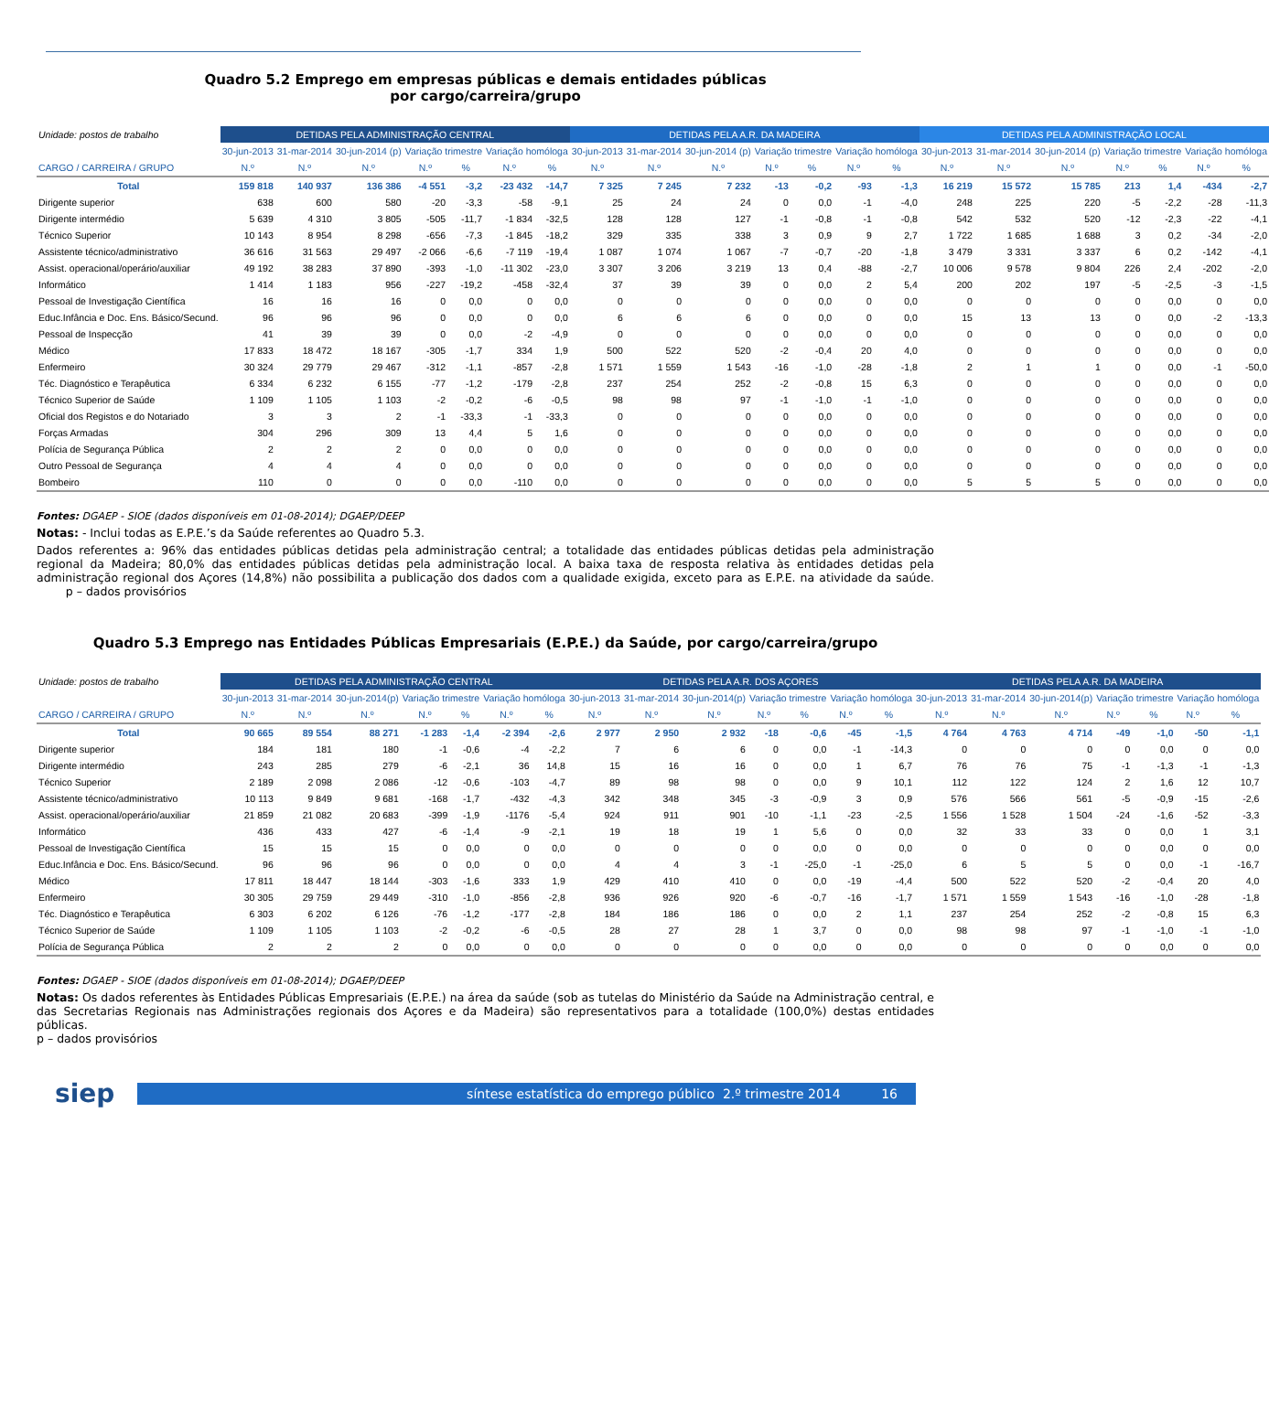Quadro 5.2 Emprego em empresas públicas e demais entidades públicas por cargo/carreira/grupo
| Unidade: postos de trabalho | DETIDAS PELA ADMINISTRAÇÃO CENTRAL | | | | | | | DETIDAS PELA A.R. DA MADEIRA | | | | | | | DETIDAS PELA ADMINISTRAÇÃO LOCAL | | | | | | |
| | 30-jun-2013 | 31-mar-2014 | 30-jun-2014 (p) | Variação trimestre | | Variação homóloga | | 30-jun-2013 | 31-mar-2014 | 30-jun-2014 (p) | Variação trimestre | | Variação homóloga | | 30-jun-2013 | 31-mar-2014 | 30-jun-2014 (p) | Variação trimestre | | Variação homóloga | |
| CARGO / CARREIRA / GRUPO | N.º | N.º | N.º | N.º | % | N.º | % | N.º | N.º | N.º | N.º | % | N.º | % | N.º | N.º | N.º | N.º | % | N.º | % |
| Total | 159 818 | 140 937 | 136 386 | -4 551 | -3,2 | -23 432 | -14,7 | 7 325 | 7 245 | 7 232 | -13 | -0,2 | -93 | -1,3 | 16 219 | 15 572 | 15 785 | 213 | 1,4 | -434 | -2,7 |
| Dirigente superior | 638 | 600 | 580 | -20 | -3,3 | -58 | -9,1 | 25 | 24 | 24 | 0 | 0,0 | -1 | -4,0 | 248 | 225 | 220 | -5 | -2,2 | -28 | -11,3 |
| Dirigente intermédio | 5 639 | 4 310 | 3 805 | -505 | -11,7 | -1 834 | -32,5 | 128 | 128 | 127 | -1 | -0,8 | -1 | -0,8 | 542 | 532 | 520 | -12 | -2,3 | -22 | -4,1 |
| Técnico Superior | 10 143 | 8 954 | 8 298 | -656 | -7,3 | -1 845 | -18,2 | 329 | 335 | 338 | 3 | 0,9 | 9 | 2,7 | 1 722 | 1 685 | 1 688 | 3 | 0,2 | -34 | -2,0 |
| Assistente técnico/administrativo | 36 616 | 31 563 | 29 497 | -2 066 | -6,6 | -7 119 | -19,4 | 1 087 | 1 074 | 1 067 | -7 | -0,7 | -20 | -1,8 | 3 479 | 3 331 | 3 337 | 6 | 0,2 | -142 | -4,1 |
| Assist. operacional/operário/auxiliar | 49 192 | 38 283 | 37 890 | -393 | -1,0 | -11 302 | -23,0 | 3 307 | 3 206 | 3 219 | 13 | 0,4 | -88 | -2,7 | 10 006 | 9 578 | 9 804 | 226 | 2,4 | -202 | -2,0 |
| Informático | 1 414 | 1 183 | 956 | -227 | -19,2 | -458 | -32,4 | 37 | 39 | 39 | 0 | 0,0 | 2 | 5,4 | 200 | 202 | 197 | -5 | -2,5 | -3 | -1,5 |
| Pessoal de Investigação Científica | 16 | 16 | 16 | 0 | 0,0 | 0 | 0,0 | 0 | 0 | 0 | 0 | 0,0 | 0 | 0,0 | 0 | 0 | 0 | 0 | 0,0 | 0 | 0,0 |
| Educ.Infância e Doc. Ens. Básico/Secund. | 96 | 96 | 96 | 0 | 0,0 | 0 | 0,0 | 6 | 6 | 6 | 0 | 0,0 | 0 | 0,0 | 15 | 13 | 13 | 0 | 0,0 | -2 | -13,3 |
| Pessoal de Inspecção | 41 | 39 | 39 | 0 | 0,0 | -2 | -4,9 | 0 | 0 | 0 | 0 | 0,0 | 0 | 0,0 | 0 | 0 | 0 | 0 | 0,0 | 0 | 0,0 |
| Médico | 17 833 | 18 472 | 18 167 | -305 | -1,7 | 334 | 1,9 | 500 | 522 | 520 | -2 | -0,4 | 20 | 4,0 | 0 | 0 | 0 | 0 | 0,0 | 0 | 0,0 |
| Enfermeiro | 30 324 | 29 779 | 29 467 | -312 | -1,1 | -857 | -2,8 | 1 571 | 1 559 | 1 543 | -16 | -1,0 | -28 | -1,8 | 2 | 1 | 1 | 0 | 0,0 | -1 | -50,0 |
| Téc. Diagnóstico e Terapêutica | 6 334 | 6 232 | 6 155 | -77 | -1,2 | -179 | -2,8 | 237 | 254 | 252 | -2 | -0,8 | 15 | 6,3 | 0 | 0 | 0 | 0 | 0,0 | 0 | 0,0 |
| Técnico Superior de Saúde | 1 109 | 1 105 | 1 103 | -2 | -0,2 | -6 | -0,5 | 98 | 98 | 97 | -1 | -1,0 | -1 | -1,0 | 0 | 0 | 0 | 0 | 0,0 | 0 | 0,0 |
| Oficial dos Registos e do Notariado | 3 | 3 | 2 | -1 | -33,3 | -1 | -33,3 | 0 | 0 | 0 | 0 | 0,0 | 0 | 0,0 | 0 | 0 | 0 | 0 | 0,0 | 0 | 0,0 |
| Forças Armadas | 304 | 296 | 309 | 13 | 4,4 | 5 | 1,6 | 0 | 0 | 0 | 0 | 0,0 | 0 | 0,0 | 0 | 0 | 0 | 0 | 0,0 | 0 | 0,0 |
| Polícia de Segurança Pública | 2 | 2 | 2 | 0 | 0,0 | 0 | 0,0 | 0 | 0 | 0 | 0 | 0,0 | 0 | 0,0 | 0 | 0 | 0 | 0 | 0,0 | 0 | 0,0 |
| Outro Pessoal de Segurança | 4 | 4 | 4 | 0 | 0,0 | 0 | 0,0 | 0 | 0 | 0 | 0 | 0,0 | 0 | 0,0 | 0 | 0 | 0 | 0 | 0,0 | 0 | 0,0 |
| Bombeiro | 110 | 0 | 0 | 0 | 0,0 | -110 | 0,0 | 0 | 0 | 0 | 0 | 0,0 | 0 | 0,0 | 5 | 5 | 5 | 0 | 0,0 | 0 | 0,0 |
Fontes: DGAEP - SIOE (dados disponíveis em 01-08-2014); DGAEP/DEEP
Notas: - Inclui todas as E.P.E.’s da Saúde referentes ao Quadro 5.3.
Dados referentes a: 96% das entidades públicas detidas pela administração central; a totalidade das entidades públicas detidas pela administração regional da Madeira; 80,0% das entidades públicas detidas pela administração local. A baixa taxa de resposta relativa às entidades detidas pela administração regional dos Açores (14,8%) não possibilita a publicação dos dados com a qualidade exigida, exceto para as E.P.E. na atividade da saúde. p – dados provisórios
Quadro 5.3 Emprego nas Entidades Públicas Empresariais (E.P.E.) da Saúde, por cargo/carreira/grupo
| Unidade: postos de trabalho | DETIDAS PELA ADMINISTRAÇÃO CENTRAL | | | | | | | DETIDAS PELA A.R. DOS AÇORES | | | | | | | DETIDAS PELA A.R. DA MADEIRA | | | | | | |
| | 30-jun-2013 | 31-mar-2014 | 30-jun-2014(p) | Variação trimestre | | Variação homóloga | | 30-jun-2013 | 31-mar-2014 | 30-jun-2014(p) | Variação trimestre | | Variação homóloga | | 30-jun-2013 | 31-mar-2014 | 30-jun-2014(p) | Variação trimestre | | Variação homóloga | |
| CARGO / CARREIRA / GRUPO | N.º | N.º | N.º | N.º | % | N.º | % | N.º | N.º | N.º | N.º | % | N.º | % | N.º | N.º | N.º | N.º | % | N.º | % |
| Total | 90 665 | 89 554 | 88 271 | -1 283 | -1,4 | -2 394 | -2,6 | 2 977 | 2 950 | 2 932 | -18 | -0,6 | -45 | -1,5 | 4 764 | 4 763 | 4 714 | -49 | -1,0 | -50 | -1,1 |
| Dirigente superior | 184 | 181 | 180 | -1 | -0,6 | -4 | -2,2 | 7 | 6 | 6 | 0 | 0,0 | -1 | -14,3 | 0 | 0 | 0 | 0 | 0,0 | 0 | 0,0 |
| Dirigente intermédio | 243 | 285 | 279 | -6 | -2,1 | 36 | 14,8 | 15 | 16 | 16 | 0 | 0,0 | 1 | 6,7 | 76 | 76 | 75 | -1 | -1,3 | -1 | -1,3 |
| Técnico Superior | 2 189 | 2 098 | 2 086 | -12 | -0,6 | -103 | -4,7 | 89 | 98 | 98 | 0 | 0,0 | 9 | 10,1 | 112 | 122 | 124 | 2 | 1,6 | 12 | 10,7 |
| Assistente técnico/administrativo | 10 113 | 9 849 | 9 681 | -168 | -1,7 | -432 | -4,3 | 342 | 348 | 345 | -3 | -0,9 | 3 | 0,9 | 576 | 566 | 561 | -5 | -0,9 | -15 | -2,6 |
| Assist. operacional/operário/auxiliar | 21 859 | 21 082 | 20 683 | -399 | -1,9 | -1176 | -5,4 | 924 | 911 | 901 | -10 | -1,1 | -23 | -2,5 | 1 556 | 1 528 | 1 504 | -24 | -1,6 | -52 | -3,3 |
| Informático | 436 | 433 | 427 | -6 | -1,4 | -9 | -2,1 | 19 | 18 | 19 | 1 | 5,6 | 0 | 0,0 | 32 | 33 | 33 | 0 | 0,0 | 1 | 3,1 |
| Pessoal de Investigação Científica | 15 | 15 | 15 | 0 | 0,0 | 0 | 0,0 | 0 | 0 | 0 | 0 | 0,0 | 0 | 0,0 | 0 | 0 | 0 | 0 | 0,0 | 0 | 0,0 |
| Educ.Infância e Doc. Ens. Básico/Secund. | 96 | 96 | 96 | 0 | 0,0 | 0 | 0,0 | 4 | 4 | 3 | -1 | -25,0 | -1 | -25,0 | 6 | 5 | 5 | 0 | 0,0 | -1 | -16,7 |
| Médico | 17 811 | 18 447 | 18 144 | -303 | -1,6 | 333 | 1,9 | 429 | 410 | 410 | 0 | 0,0 | -19 | -4,4 | 500 | 522 | 520 | -2 | -0,4 | 20 | 4,0 |
| Enfermeiro | 30 305 | 29 759 | 29 449 | -310 | -1,0 | -856 | -2,8 | 936 | 926 | 920 | -6 | -0,7 | -16 | -1,7 | 1 571 | 1 559 | 1 543 | -16 | -1,0 | -28 | -1,8 |
| Téc. Diagnóstico e Terapêutica | 6 303 | 6 202 | 6 126 | -76 | -1,2 | -177 | -2,8 | 184 | 186 | 186 | 0 | 0,0 | 2 | 1,1 | 237 | 254 | 252 | -2 | -0,8 | 15 | 6,3 |
| Técnico Superior de Saúde | 1 109 | 1 105 | 1 103 | -2 | -0,2 | -6 | -0,5 | 28 | 27 | 28 | 1 | 3,7 | 0 | 0,0 | 98 | 98 | 97 | -1 | -1,0 | -1 | -1,0 |
| Polícia de Segurança Pública | 2 | 2 | 2 | 0 | 0,0 | 0 | 0,0 | 0 | 0 | 0 | 0 | 0,0 | 0 | 0,0 | 0 | 0 | 0 | 0 | 0,0 | 0 | 0,0 |
Fontes: DGAEP - SIOE (dados disponíveis em 01-08-2014); DGAEP/DEEP
Notas: Os dados referentes às Entidades Públicas Empresariais (E.P.E.) na área da saúde (sob as tutelas do Ministério da Saúde na Administração central, e das Secretarias Regionais nas Administrações regionais dos Açores e da Madeira) são representativos para a totalidade (100,0%) destas entidades públicas.
p – dados provisórios
siep
síntese estatística do emprego público 2.º trimestre 2014 16